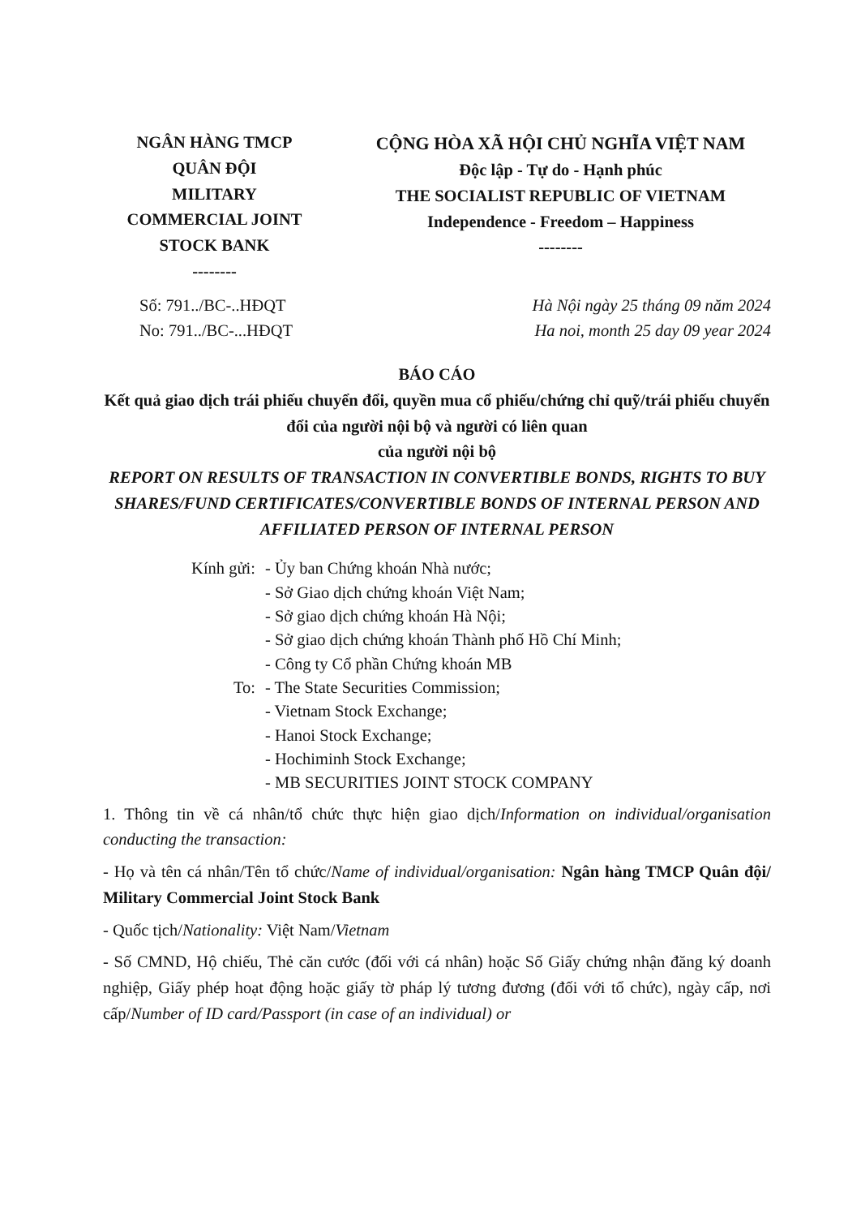NGÂN HÀNG TMCP
QUÂN ĐỘI
MILITARY
COMMERCIAL JOINT
STOCK BANK
--------
CỘNG HÒA XÃ HỘI CHỦ NGHĨA VIỆT NAM
Độc lập - Tự do - Hạnh phúc
THE SOCIALIST REPUBLIC OF VIETNAM
Independence - Freedom – Happiness
--------
Số: 791../BC-..HĐQT
No: 791../BC-...HĐQT
Hà Nội ngày 25 tháng 09 năm 2024
Ha noi, month 25 day 09 year 2024
BÁO CÁO
Kết quả giao dịch trái phiếu chuyển đổi, quyền mua cổ phiếu/chứng chỉ quỹ/trái phiếu chuyển đổi của người nội bộ và người có liên quan
của người nội bộ
REPORT ON RESULTS OF TRANSACTION IN CONVERTIBLE BONDS, RIGHTS TO BUY SHARES/FUND CERTIFICATES/CONVERTIBLE BONDS OF INTERNAL PERSON AND AFFILIATED PERSON OF INTERNAL PERSON
Kính gửi:
- Ủy ban Chứng khoán Nhà nước;
- Sở Giao dịch chứng khoán Việt Nam;
- Sở giao dịch chứng khoán Hà Nội;
- Sở giao dịch chứng khoán Thành phố Hồ Chí Minh;
- Công ty Cổ phần Chứng khoán MB
To:
- The State Securities Commission;
- Vietnam Stock Exchange;
- Hanoi Stock Exchange;
- Hochiminh Stock Exchange;
- MB SECURITIES JOINT STOCK COMPANY
1. Thông tin về cá nhân/tổ chức thực hiện giao dịch/Information on individual/organisation conducting the transaction:
- Họ và tên cá nhân/Tên tổ chức/Name of individual/organisation: Ngân hàng TMCP Quân đội/ Military Commercial Joint Stock Bank
- Quốc tịch/Nationality: Việt Nam/Vietnam
- Số CMND, Hộ chiếu, Thẻ căn cước (đối với cá nhân) hoặc Số Giấy chứng nhận đăng ký doanh nghiệp, Giấy phép hoạt động hoặc giấy tờ pháp lý tương đương (đối với tổ chức), ngày cấp, nơi cấp/Number of ID card/Passport (in case of an individual) or